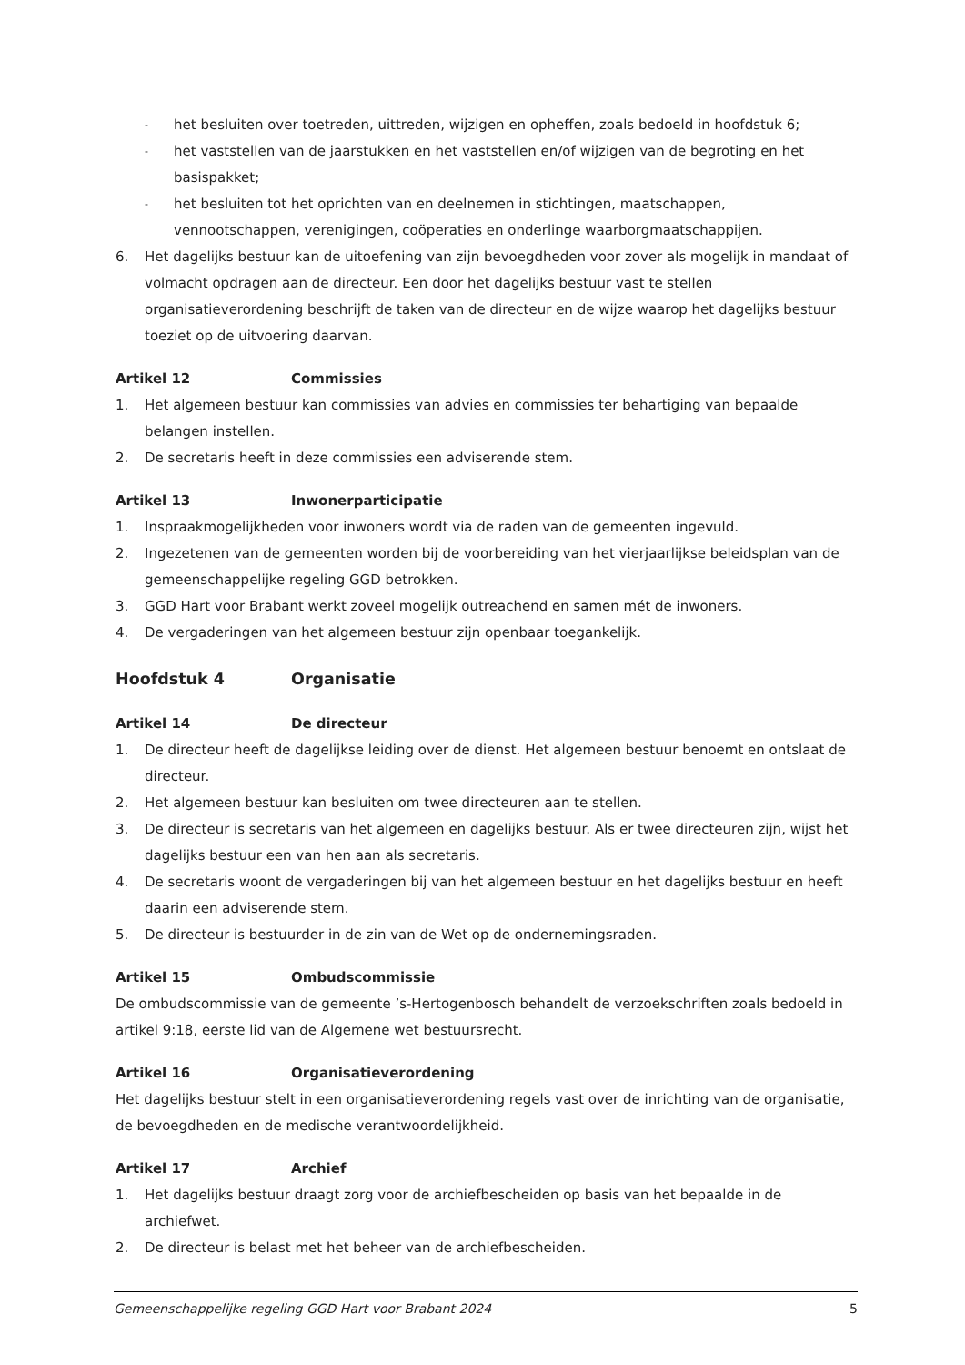- het besluiten over toetreden, uittreden, wijzigen en opheffen, zoals bedoeld in hoofdstuk 6;
- het vaststellen van de jaarstukken en het vaststellen en/of wijzigen van de begroting en het basispakket;
- het besluiten tot het oprichten van en deelnemen in stichtingen, maatschappen, vennootschappen, verenigingen, coöperaties en onderlinge waarborgmaatschappijen.
6. Het dagelijks bestuur kan de uitoefening van zijn bevoegdheden voor zover als mogelijk in mandaat of volmacht opdragen aan de directeur. Een door het dagelijks bestuur vast te stellen organisatieverordening beschrijft de taken van de directeur en de wijze waarop het dagelijks bestuur toeziet op de uitvoering daarvan.
Artikel 12 Commissies
1. Het algemeen bestuur kan commissies van advies en commissies ter behartiging van bepaalde belangen instellen.
2. De secretaris heeft in deze commissies een adviserende stem.
Artikel 13 Inwonerparticipatie
1. Inspraakmogelijkheden voor inwoners wordt via de raden van de gemeenten ingevuld.
2. Ingezetenen van de gemeenten worden bij de voorbereiding van het vierjaarlijkse beleidsplan van de gemeenschappelijke regeling GGD betrokken.
3. GGD Hart voor Brabant werkt zoveel mogelijk outreachend en samen mét de inwoners.
4. De vergaderingen van het algemeen bestuur zijn openbaar toegankelijk.
Hoofdstuk 4 Organisatie
Artikel 14 De directeur
1. De directeur heeft de dagelijkse leiding over de dienst. Het algemeen bestuur benoemt en ontslaat de directeur.
2. Het algemeen bestuur kan besluiten om twee directeuren aan te stellen.
3. De directeur is secretaris van het algemeen en dagelijks bestuur. Als er twee directeuren zijn, wijst het dagelijks bestuur een van hen aan als secretaris.
4. De secretaris woont de vergaderingen bij van het algemeen bestuur en het dagelijks bestuur en heeft daarin een adviserende stem.
5. De directeur is bestuurder in de zin van de Wet op de ondernemingsraden.
Artikel 15 Ombudscommissie
De ombudscommissie van de gemeente ’s-Hertogenbosch behandelt de verzoekschriften zoals bedoeld in artikel 9:18, eerste lid van de Algemene wet bestuursrecht.
Artikel 16 Organisatieverordening
Het dagelijks bestuur stelt in een organisatieverordening regels vast over de inrichting van de organisatie, de bevoegdheden en de medische verantwoordelijkheid.
Artikel 17 Archief
1. Het dagelijks bestuur draagt zorg voor de archiefbescheiden op basis van het bepaalde in de archiefwet.
2. De directeur is belast met het beheer van de archiefbescheiden.
Gemeenschappelijke regeling GGD Hart voor Brabant 2024 5